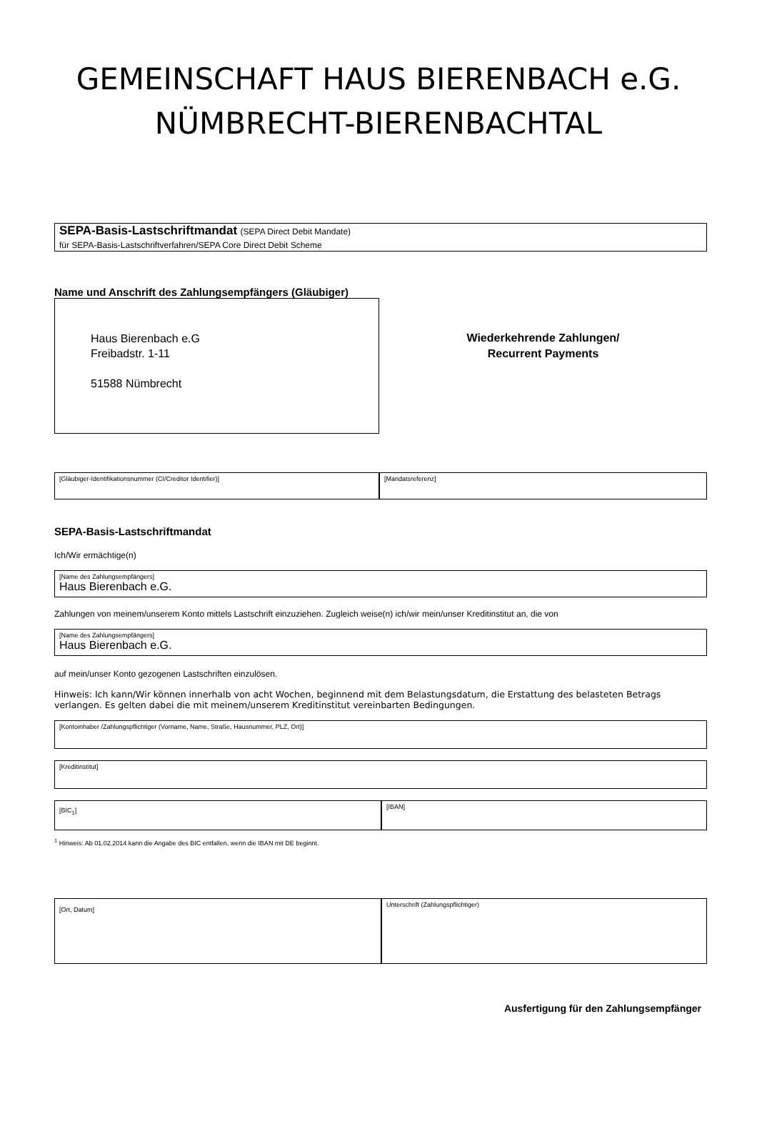GEMEINSCHAFT HAUS BIERENBACH e.G.
NÜMBRECHT-BIERENBACHTAL
SEPA-Basis-Lastschriftmandat (SEPA Direct Debit Mandate)
für SEPA-Basis-Lastschriftverfahren/SEPA Core Direct Debit Scheme
Name und Anschrift des Zahlungsempfängers (Gläubiger)
Haus Bierenbach e.G
Freibadstr. 1-11
51588 Nümbrecht
Wiederkehrende Zahlungen/
Recurrent Payments
[Gläubiger-Identifikationsnummer (CI/Creditor Identifier)]
[Mandatsreferenz]
SEPA-Basis-Lastschriftmandat
Ich/Wir ermächtige(n)
[Name des Zahlungsempfängers]
Haus Bierenbach e.G.
Zahlungen von meinem/unserem Konto mittels Lastschrift einzuziehen. Zugleich weise(n) ich/wir mein/unser Kreditinstitut an, die von
[Name des Zahlungsempfängers]
Haus Bierenbach e.G.
auf mein/unser Konto gezogenen Lastschriften einzulösen.
Hinweis: Ich kann/Wir können innerhalb von acht Wochen, beginnend mit dem Belastungsdatum, die Erstattung des belasteten Betrags verlangen. Es gelten dabei die mit meinem/unserem Kreditinstitut vereinbarten Bedingungen.
[Kontoinhaber /Zahlungspflichtiger (Vorname, Name, Straße, Hausnummer, PLZ, Ort)]
[Kreditinstitut]
[BIC<sub>1</sub>]
[IBAN]
<sup>1</sup> Hinweis: Ab 01.02.2014 kann die Angabe des BIC entfallen, wenn die IBAN mit DE beginnt.
[Ort, Datum]
Unterschrift (Zahlungspflichtiger)
Ausfertigung für den Zahlungsempfänger